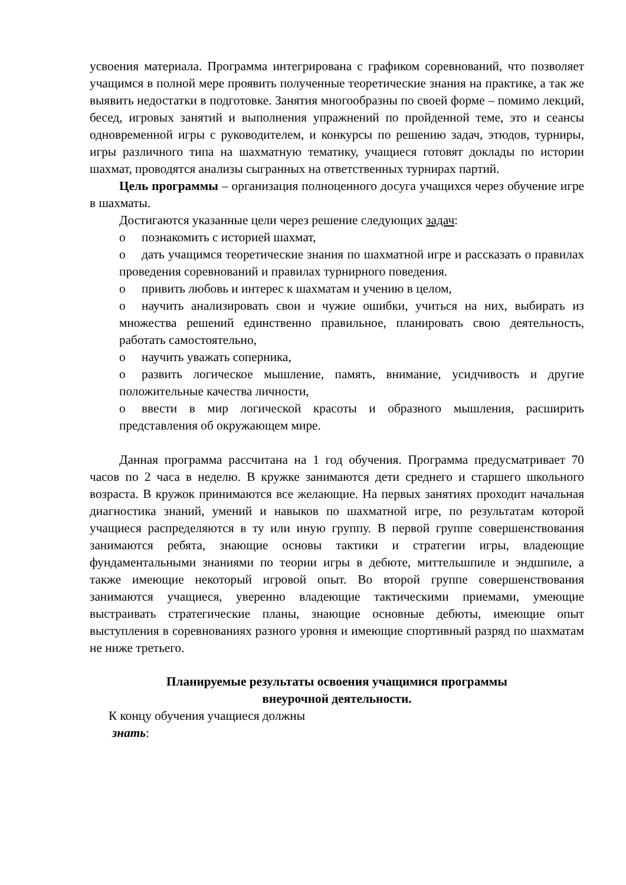усвоения материала. Программа интегрирована с графиком соревнований, что позволяет учащимся в полной мере проявить полученные теоретические знания на практике, а так же выявить недостатки в подготовке. Занятия многообразны по своей форме – помимо лекций, бесед, игровых занятий и выполнения упражнений по пройденной теме, это и сеансы одновременной игры с руководителем, и конкурсы по решению задач, этюдов, турниры, игры различного типа на шахматную тематику, учащиеся готовят доклады по истории шахмат, проводятся анализы сыгранных на ответственных турнирах партий.
Цель программы – организация полноценного досуга учащихся через обучение игре в шахматы.
Достигаются указанные цели через решение следующих задач:
o познакомить с историей шахмат,
o дать учащимся теоретические знания по шахматной игре и рассказать о правилах проведения соревнований и правилах турнирного поведения.
o привить любовь и интерес к шахматам и учению в целом,
o научить анализировать свои и чужие ошибки, учиться на них, выбирать из множества решений единственно правильное, планировать свою деятельность, работать самостоятельно,
o научить уважать соперника,
o развить логическое мышление, память, внимание, усидчивость и другие положительные качества личности,
o ввести в мир логической красоты и образного мышления, расширить представления об окружающем мире.
Данная программа рассчитана на 1 год обучения. Программа предусматривает 70 часов по 2 часа в неделю. В кружке занимаются дети среднего и старшего школьного возраста. В кружок принимаются все желающие. На первых занятиях проходит начальная диагностика знаний, умений и навыков по шахматной игре, по результатам которой учащиеся распределяются в ту или иную группу. В первой группе совершенствования занимаются ребята, знающие основы тактики и стратегии игры, владеющие фундаментальными знаниями по теории игры в дебюте, миттельшпиле и эндшпиле, а также имеющие некоторый игровой опыт. Во второй группе совершенствования занимаются учащиеся, уверенно владеющие тактическими приемами, умеющие выстраивать стратегические планы, знающие основные дебюты, имеющие опыт выступления в соревнованиях разного уровня и имеющие спортивный разряд по шахматам не ниже третьего.
Планируемые результаты освоения учащимися программы
внеурочной деятельности.
К концу обучения учащиеся должны
знать: